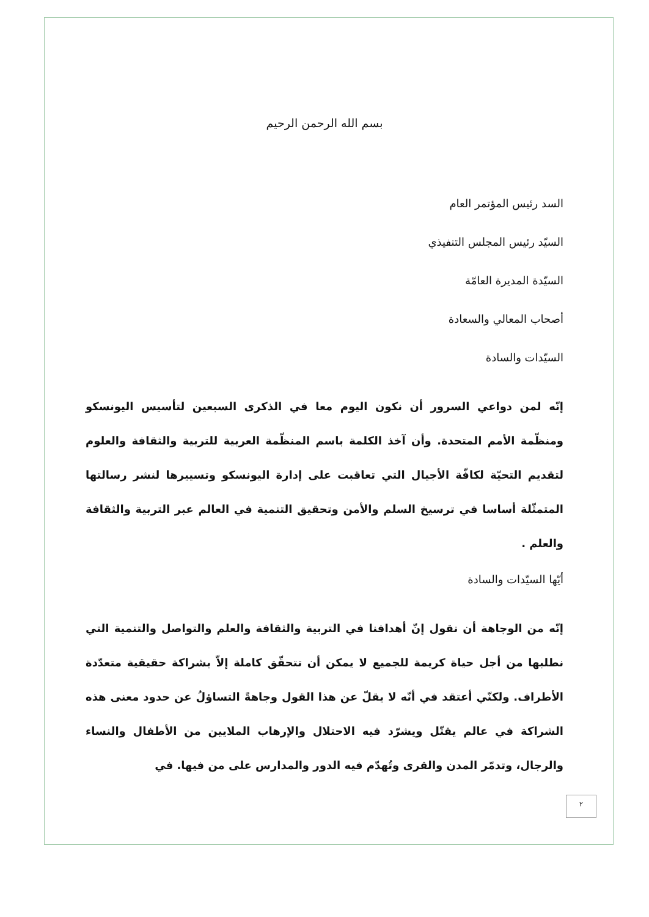بسم الله الرحمن الرحيم
السد رئيس المؤتمر العام
السيّد رئيس المجلس التنفيذي
السيّدة المديرة العامّة
أصحاب المعالي والسعادة
السيّدات والسادة
إنّه لمن دواعي السرور أن نكون اليوم معا في الذكرى السبعين لتأسيس اليونسكو ومنظّمة الأمم المتحدة. وأن آخذ الكلمة باسم المنظّمة العربية للتربية والثقافة والعلوم لتقديم التحيّة لكافّة الأجيال التي تعاقبت على إدارة اليونسكو وتسييرها لنشر رسالتها المتمثّلة أساسا في ترسيخ السلم والأمن وتحقيق التنمية في العالم عبر التربية والثقافة والعلم .
أيّها السيّدات والسادة
إنّه من الوجاهة أن نقول إنّ أهدافنا في التربية والثقافة والعلم والتواصل والتنمية التي نطلبها من أجل حياة كريمة للجميع لا يمكن أن تتحقّق كاملة إلاّ بشراكة حقيقية متعدّدة الأطراف. ولكنّي أعتقد في أنّه لا يقلّ عن هذا القول وجاهةً التساؤلُ عن حدود معنى هذه الشراكة في عالم يقتّل ويشرّد فيه الاحتلال والإرهاب الملايين من الأطفال والنساء والرجال، وتدمّر المدن والقرى وتُهدّم فيه الدور والمدارس على من فيها. في
٢